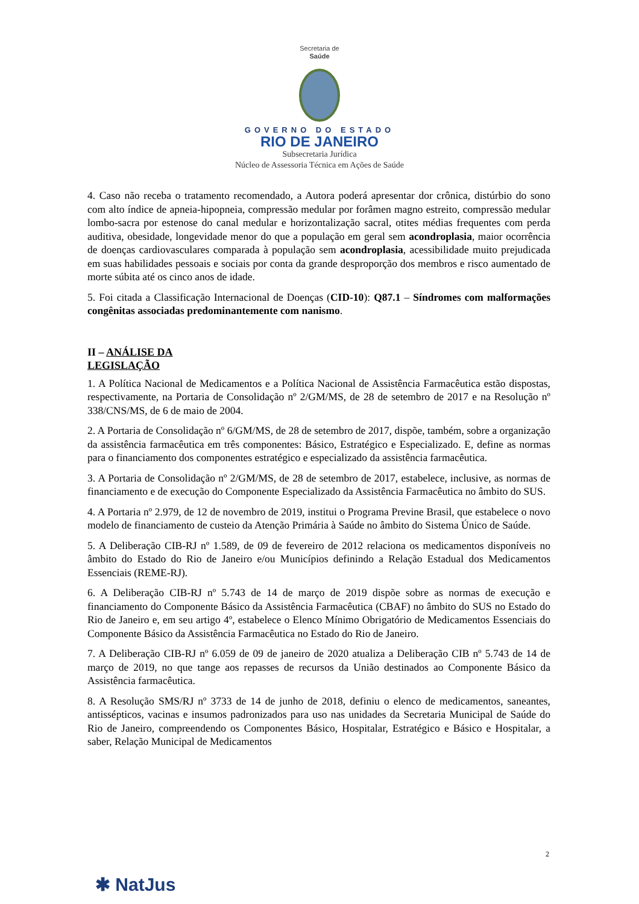Secretaria de
Saúde
GOVERNO DO ESTADO
RIO DE JANEIRO
Subsecretaria Jurídica
Núcleo de Assessoria Técnica em Ações de Saúde
4. Caso não receba o tratamento recomendado, a Autora poderá apresentar dor crônica, distúrbio do sono com alto índice de apneia-hipopneia, compressão medular por forâmen magno estreito, compressão medular lombo-sacra por estenose do canal medular e horizontalização sacral, otites médias frequentes com perda auditiva, obesidade, longevidade menor do que a população em geral sem acondroplasia, maior ocorrência de doenças cardiovasculares comparada à população sem acondroplasia, acessibilidade muito prejudicada em suas habilidades pessoais e sociais por conta da grande desproporção dos membros e risco aumentado de morte súbita até os cinco anos de idade.
5. Foi citada a Classificação Internacional de Doenças (CID-10): Q87.1 – Síndromes com malformações congênitas associadas predominantemente com nanismo.
II – ANÁLISE DA LEGISLAÇÃO
1. A Política Nacional de Medicamentos e a Política Nacional de Assistência Farmacêutica estão dispostas, respectivamente, na Portaria de Consolidação nº 2/GM/MS, de 28 de setembro de 2017 e na Resolução nº 338/CNS/MS, de 6 de maio de 2004.
2. A Portaria de Consolidação nº 6/GM/MS, de 28 de setembro de 2017, dispõe, também, sobre a organização da assistência farmacêutica em três componentes: Básico, Estratégico e Especializado. E, define as normas para o financiamento dos componentes estratégico e especializado da assistência farmacêutica.
3. A Portaria de Consolidação nº 2/GM/MS, de 28 de setembro de 2017, estabelece, inclusive, as normas de financiamento e de execução do Componente Especializado da Assistência Farmacêutica no âmbito do SUS.
4. A Portaria nº 2.979, de 12 de novembro de 2019, institui o Programa Previne Brasil, que estabelece o novo modelo de financiamento de custeio da Atenção Primária à Saúde no âmbito do Sistema Único de Saúde.
5. A Deliberação CIB-RJ nº 1.589, de 09 de fevereiro de 2012 relaciona os medicamentos disponíveis no âmbito do Estado do Rio de Janeiro e/ou Municípios definindo a Relação Estadual dos Medicamentos Essenciais (REME-RJ).
6. A Deliberação CIB-RJ nº 5.743 de 14 de março de 2019 dispõe sobre as normas de execução e financiamento do Componente Básico da Assistência Farmacêutica (CBAF) no âmbito do SUS no Estado do Rio de Janeiro e, em seu artigo 4º, estabelece o Elenco Mínimo Obrigatório de Medicamentos Essenciais do Componente Básico da Assistência Farmacêutica no Estado do Rio de Janeiro.
7. A Deliberação CIB-RJ nº 6.059 de 09 de janeiro de 2020 atualiza a Deliberação CIB nº 5.743 de 14 de março de 2019, no que tange aos repasses de recursos da União destinados ao Componente Básico da Assistência farmacêutica.
8. A Resolução SMS/RJ nº 3733 de 14 de junho de 2018, definiu o elenco de medicamentos, saneantes, antissépticos, vacinas e insumos padronizados para uso nas unidades da Secretaria Municipal de Saúde do Rio de Janeiro, compreendendo os Componentes Básico, Hospitalar, Estratégico e Básico e Hospitalar, a saber, Relação Municipal de Medicamentos
2
✱ NatJus